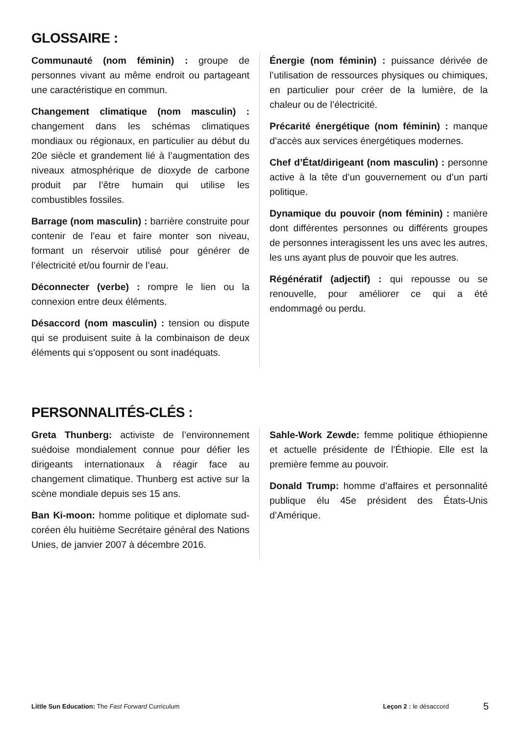GLOSSAIRE :
Communauté (nom féminin) : groupe de personnes vivant au même endroit ou partageant une caractéristique en commun.
Changement climatique (nom masculin) : changement dans les schémas climatiques mondiaux ou régionaux, en particulier au début du 20e siècle et grandement lié à l’augmentation des niveaux atmosphérique de dioxyde de carbone produit par l’être humain qui utilise les combustibles fossiles.
Barrage (nom masculin) : barrière construite pour contenir de l’eau et faire monter son niveau, formant un réservoir utilisé pour générer de l’électricité et/ou fournir de l’eau.
Déconnecter (verbe) : rompre le lien ou la connexion entre deux éléments.
Désaccord (nom masculin) : tension ou dispute qui se produisent suite à la combinaison de deux éléments qui s’opposent ou sont inadéquats.
Énergie (nom féminin) : puissance dérivée de l’utilisation de ressources physiques ou chimiques, en particulier pour créer de la lumière, de la chaleur ou de l’électricité.
Précarité énergétique (nom féminin) : manque d’accès aux services énergétiques modernes.
Chef d’État/dirigeant (nom masculin) : personne active à la tête d’un gouvernement ou d’un parti politique.
Dynamique du pouvoir (nom féminin) : manière dont différentes personnes ou différents groupes de personnes interagissent les uns avec les autres, les uns ayant plus de pouvoir que les autres.
Régénératif (adjectif) : qui repousse ou se renouvelle, pour améliorer ce qui a été endommagé ou perdu.
PERSONNALITÉS-CLÉS :
Greta Thunberg: activiste de l’environnement suédoise mondialement connue pour défier les dirigeants internationaux à réagir face au changement climatique. Thunberg est active sur la scène mondiale depuis ses 15 ans.
Ban Ki-moon: homme politique et diplomate sud-coréen élu huitième Secrétaire général des Nations Unies, de janvier 2007 à décembre 2016.
Sahle-Work Zewde: femme politique éthiopienne et actuelle présidente de l’Éthiopie. Elle est la première femme au pouvoir.
Donald Trump: homme d’affaires et personnalité publique élu 45e président des États-Unis d’Amérique.
Little Sun Education: The Fast Forward Curriculum Leçon 2 : le désaccord 5